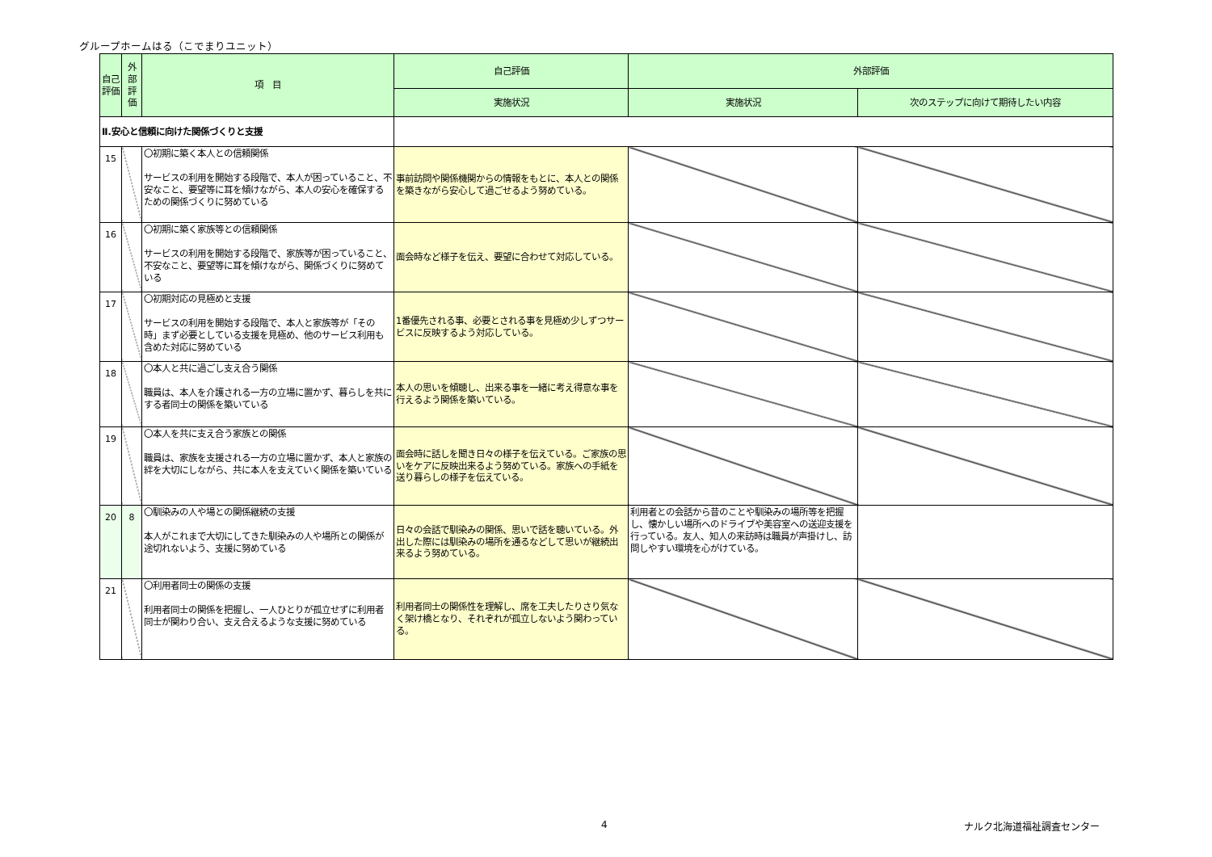グループホームはる（こでまりユニット）
| 自己評価 | 外部評価 | 項 目 | 自己評価 | 外部評価 | |
| --- | --- | --- | --- | --- | --- |
| | | | 実施状況 | 実施状況 | 次のステップに向けて期待したい内容 |
| Ⅱ.安心と信頼に向けた関係づくりと支援 | | | | | |
| 15 | | 〇初期に築く本人との信頼関係 サービスの利用を開始する段階で、本人が困っていること、不安なこと、要望等に耳を傾けながら、本人の安心を確保するための関係づくりに努めている | 事前訪問や関係機関からの情報をもとに、本人との関係を築きながら安心して過ごせるよう努めている。 | | |
| 16 | | 〇初期に築く家族等との信頼関係 サービスの利用を開始する段階で、家族等が困っていること、不安なこと、要望等に耳を傾けながら、関係づくりに努めている | 面会時など様子を伝え、要望に合わせて対応している。 | | |
| 17 | | 〇初期対応の見極めと支援 サービスの利用を開始する段階で、本人と家族等が「その時」まず必要としている支援を見極め、他のサービス利用も含めた対応に努めている | 1番優先される事、必要とされる事を見極め少しずつサービスに反映するよう対応している。 | | |
| 18 | | 〇本人と共に過ごし支え合う関係 職員は、本人を介護される一方の立場に置かず、暮らしを共にする者同士の関係を築いている | 本人の思いを傾聴し、出来る事を一緒に考え得意な事を行えるよう関係を築いている。 | | |
| 19 | | 〇本人を共に支え合う家族との関係 職員は、家族を支援される一方の立場に置かず、本人と家族の絆を大切にしながら、共に本人を支えていく関係を築いている | 面会時に話しを聞き日々の様子を伝えている。ご家族の思いをケアに反映出来るよう努めている。家族への手紙を送り暮らしの様子を伝えている。 | | |
| 20 | 8 | 〇馴染みの人や場との関係継続の支援 本人がこれまで大切にしてきた馴染みの人や場所との関係が途切れないよう、支援に努めている | 日々の会話で馴染みの関係、思いで話を聴いている。外出した際には馴染みの場所を通るなどして思いが継続出来るよう努めている。 | 利用者との会話から昔のことや馴染みの場所等を把握し、懐かしい場所へのドライブや美容室への送迎支援を行っている。友人、知人の来訪時は職員が声掛けし、訪問しやすい環境を心がけている。 | |
| 21 | | 〇利用者同士の関係の支援 利用者同士の関係を把握し、一人ひとりが孤立せずに利用者同士が関わり合い、支え合えるような支援に努めている | 利用者同士の関係性を理解し、席を工夫したりさり気なく架け橋となり、それぞれが孤立しないよう関わっている。 | | |
4 ナルク北海道福祉調査センター